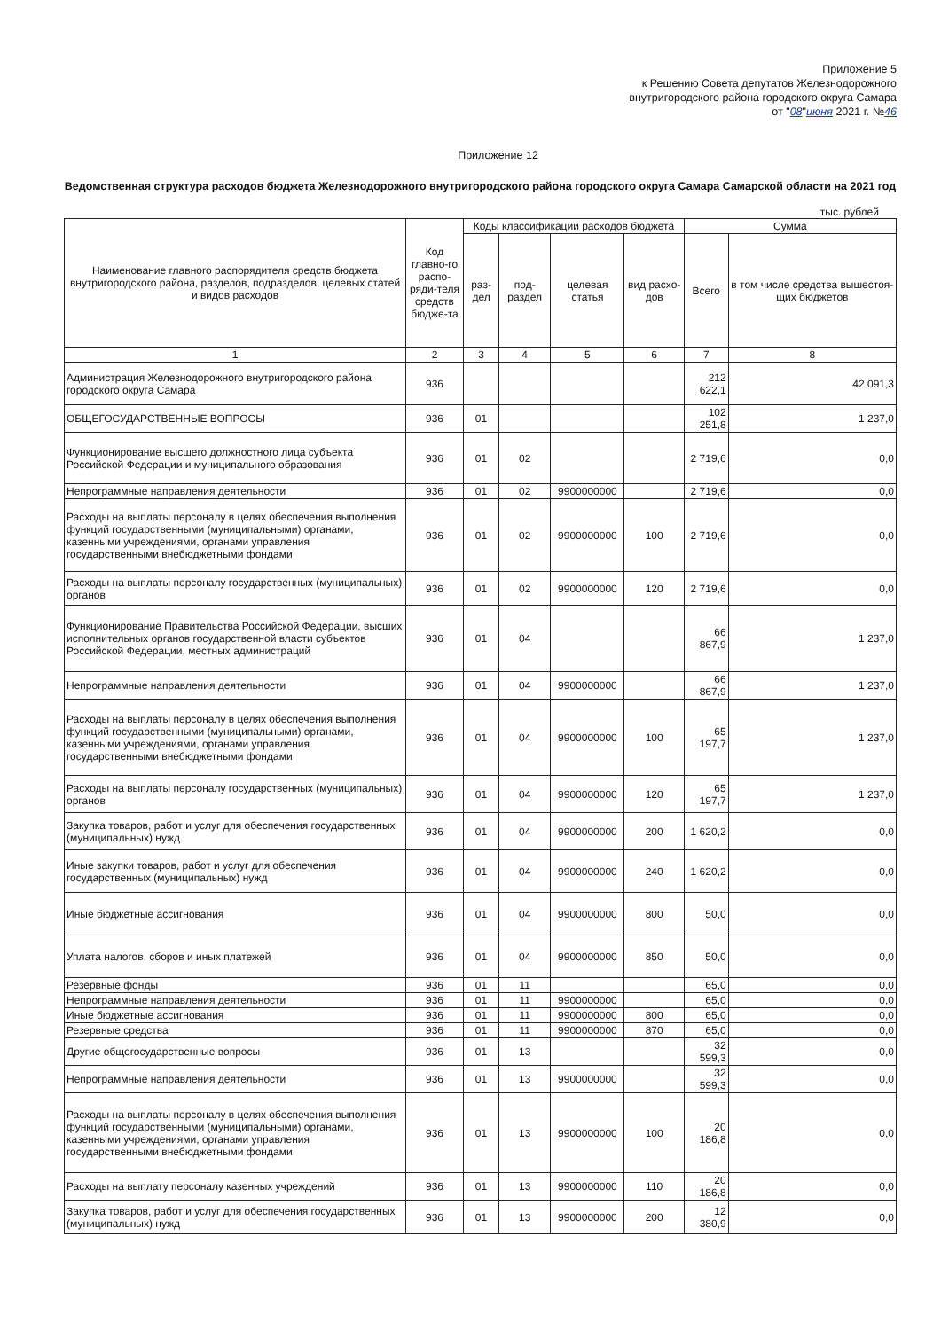Приложение 5
к Решению Совета депутатов Железнодорожного
внутригородского района городского округа Самара
от "08"июня 2021 г. №46
Приложение 12
Ведомственная структура расходов бюджета Железнодорожного внутригородского района городского округа Самара Самарской области на 2021 год
тыс. рублей
| Наименование главного распорядителя средств бюджета внутригородского района, разделов, подразделов, целевых статей и видов расходов | Код главно-го распо-ряди-теля средств бюдже-та | Коды классификации расходов бюджета | | | | Сумма | |
| --- | --- | --- | --- | --- | --- | --- | --- |
| | | раз-дел | под-раздел | целевая статья | вид расхо-дов | Всего | в том числе средства вышестоя-щих бюджетов |
| 1 | 2 | 3 | 4 | 5 | 6 | 7 | 8 |
| Администрация Железнодорожного внутригородского района городского округа Самара | 936 | | | | | 212 622,1 | 42 091,3 |
| ОБЩЕГОСУДАРСТВЕННЫЕ ВОПРОСЫ | 936 | 01 | | | | 102 251,8 | 1 237,0 |
| Функционирование высшего должностного лица субъекта Российской Федерации и муниципального образования | 936 | 01 | 02 | | | 2 719,6 | 0,0 |
| Непрограммные направления деятельности | 936 | 01 | 02 | 9900000000 | | 2 719,6 | 0,0 |
| Расходы на выплаты персоналу в целях обеспечения выполнения функций государственными (муниципальными) органами, казенными учреждениями, органами управления государственными внебюджетными фондами | 936 | 01 | 02 | 9900000000 | 100 | 2 719,6 | 0,0 |
| Расходы на выплаты персоналу государственных (муниципальных) органов | 936 | 01 | 02 | 9900000000 | 120 | 2 719,6 | 0,0 |
| Функционирование Правительства Российской Федерации, высших исполнительных органов государственной власти субъектов Российской Федерации, местных администраций | 936 | 01 | 04 | | | 66 867,9 | 1 237,0 |
| Непрограммные направления деятельности | 936 | 01 | 04 | 9900000000 | | 66 867,9 | 1 237,0 |
| Расходы на выплаты персоналу в целях обеспечения выполнения функций государственными (муниципальными) органами, казенными учреждениями, органами управления государственными внебюджетными фондами | 936 | 01 | 04 | 9900000000 | 100 | 65 197,7 | 1 237,0 |
| Расходы на выплаты персоналу государственных (муниципальных) органов | 936 | 01 | 04 | 9900000000 | 120 | 65 197,7 | 1 237,0 |
| Закупка товаров, работ и услуг для обеспечения государственных (муниципальных) нужд | 936 | 01 | 04 | 9900000000 | 200 | 1 620,2 | 0,0 |
| Иные закупки товаров, работ и услуг для обеспечения государственных (муниципальных) нужд | 936 | 01 | 04 | 9900000000 | 240 | 1 620,2 | 0,0 |
| Иные бюджетные ассигнования | 936 | 01 | 04 | 9900000000 | 800 | 50,0 | 0,0 |
| Уплата налогов, сборов и иных платежей | 936 | 01 | 04 | 9900000000 | 850 | 50,0 | 0,0 |
| Резервные фонды | 936 | 01 | 11 | | | 65,0 | 0,0 |
| Непрограммные направления деятельности | 936 | 01 | 11 | 9900000000 | | 65,0 | 0,0 |
| Иные бюджетные ассигнования | 936 | 01 | 11 | 9900000000 | 800 | 65,0 | 0,0 |
| Резервные средства | 936 | 01 | 11 | 9900000000 | 870 | 65,0 | 0,0 |
| Другие общегосударственные вопросы | 936 | 01 | 13 | | | 32 599,3 | 0,0 |
| Непрограммные направления деятельности | 936 | 01 | 13 | 9900000000 | | 32 599,3 | 0,0 |
| Расходы на выплаты персоналу в целях обеспечения выполнения функций государственными (муниципальными) органами, казенными учреждениями, органами управления государственными внебюджетными фондами | 936 | 01 | 13 | 9900000000 | 100 | 20 186,8 | 0,0 |
| Расходы на выплату персоналу казенных учреждений | 936 | 01 | 13 | 9900000000 | 110 | 20 186,8 | 0,0 |
| Закупка товаров, работ и услуг для обеспечения государственных (муниципальных) нужд | 936 | 01 | 13 | 9900000000 | 200 | 12 380,9 | 0,0 |